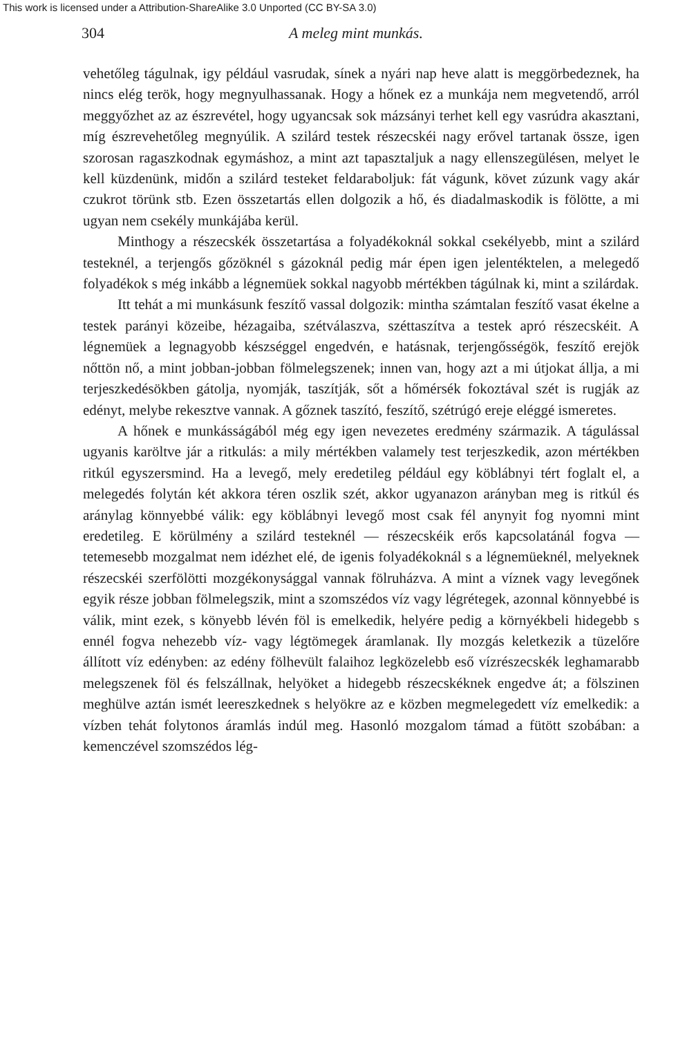This work is licensed under a Attribution-ShareAlike 3.0 Unported (CC BY-SA 3.0)
304 A meleg mint munkás.
vehetőleg tágulnak, igy például vasrudak, sínek a nyári nap heve alatt is meggörbedeznek, ha nincs elég terök, hogy megnyulhassanak. Hogy a hőnek ez a munkája nem megvetendő, arról meggyőzhet az az észrevétel, hogy ugyancsak sok mázsányi terhet kell egy vasrúdra akasztani, míg észrevehetőleg megnyúlik. A szilárd testek részecskéi nagy erővel tartanak össze, igen szorosan ragaszkodnak egymáshoz, a mint azt tapasztaljuk a nagy ellenszegülésen, melyet le kell küzdenünk, midőn a szilárd testeket feldaraboljuk: fát vágunk, követ zúzunk vagy akár czukrot törünk stb. Ezen összetartás ellen dolgozik a hő, és diadalmaskodik is fölötte, a mi ugyan nem csekély munkájába kerül.
Minthogy a részecskék összetartása a folyadékoknál sokkal csekélyebb, mint a szilárd testeknél, a terjengős gőzöknél s gázoknál pedig már épen igen jelentéktelen, a melegedő folyadékok s még inkább a légnemüek sokkal nagyobb mértékben tágúlnak ki, mint a szilárdak.
Itt tehát a mi munkásunk feszítő vassal dolgozik: mintha számtalan feszítő vasat ékelne a testek parányi közeibe, hézagaiba, szétválaszva, széttaszítva a testek apró részecskéit. A légnemüek a legnagyobb készséggel engedvén, e hatásnak, terjengősségök, feszítő erejök nőttön nő, a mint jobban-jobban fölmelegszenek; innen van, hogy azt a mi útjokat állja, a mi terjeszkedésökben gátolja, nyomják, taszítják, sőt a hőmérsék fokoztával szét is rugják az edényt, melybe rekesztve vannak. A gőznek taszító, feszítő, szétrúgó ereje eléggé ismeretes.
A hőnek e munkásságából még egy igen nevezetes eredmény származik. A tágulással ugyanis karöltve jár a ritkulás: a mily mértékben valamely test terjeszkedik, azon mértékben ritkúl egyszersmind. Ha a levegő, mely eredetileg például egy köblábnyi tért foglalt el, a melegedés folytán két akkora téren oszlik szét, akkor ugyanazon arányban meg is ritkúl és aránylag könnyebbé válik: egy köblábnyi levegő most csak fél anynyit fog nyomni mint eredetileg. E körülmény a szilárd testeknél — részecskéik erős kapcsolatánál fogva — tetemesebb mozgalmat nem idézhet elé, de igenis folyadékoknál s a légnemüeknél, melyeknek részecskéi szerfölötti mozgékonysággal vannak fölruházva. A mint a víznek vagy levegőnek egyik része jobban fölmelegszik, mint a szomszédos víz vagy légrétegek, azonnal könnyebbé is válik, mint ezek, s könyebb lévén föl is emelkedik, helyére pedig a környékbeli hidegebb s ennél fogva nehezebb víz- vagy légtömegek áramlanak. Ily mozgás keletkezik a tüzelőre állított víz edényben: az edény fölhevült falaihoz legközelebb eső vízrészecskék leghamarabb melegszenek föl és felszállnak, helyöket a hidegebb részecskéknek engedve át; a fölszinen meghülve aztán ismét leereszkednek s helyökre az e közben megmelegedett víz emelkedik: a vízben tehát folytonos áramlás indúl meg. Hasonló mozgalom támad a fütött szobában: a kemenczével szomszédos lég-